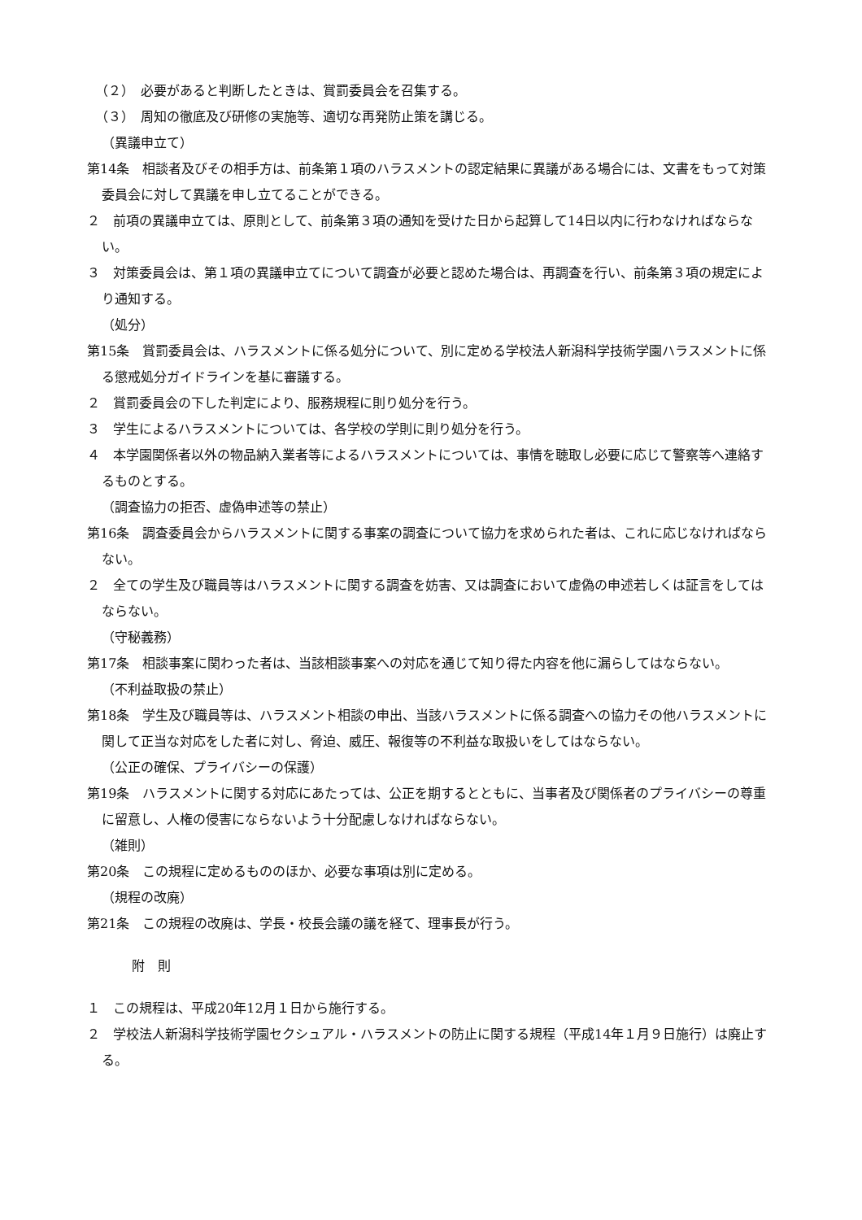（２）　必要があると判断したときは、賞罰委員会を召集する。
（３）　周知の徹底及び研修の実施等、適切な再発防止策を講じる。
（異議申立て）
第14条　相談者及びその相手方は、前条第１項のハラスメントの認定結果に異議がある場合には、文書をもって対策委員会に対して異議を申し立てることができる。
２　前項の異議申立ては、原則として、前条第３項の通知を受けた日から起算して14日以内に行わなければならない。
３　対策委員会は、第１項の異議申立てについて調査が必要と認めた場合は、再調査を行い、前条第３項の規定により通知する。
（処分）
第15条　賞罰委員会は、ハラスメントに係る処分について、別に定める学校法人新潟科学技術学園ハラスメントに係る懲戒処分ガイドラインを基に審議する。
２　賞罰委員会の下した判定により、服務規程に則り処分を行う。
３　学生によるハラスメントについては、各学校の学則に則り処分を行う。
４　本学園関係者以外の物品納入業者等によるハラスメントについては、事情を聴取し必要に応じて警察等へ連絡するものとする。
（調査協力の拒否、虚偽申述等の禁止）
第16条　調査委員会からハラスメントに関する事案の調査について協力を求められた者は、これに応じなければならない。
２　全ての学生及び職員等はハラスメントに関する調査を妨害、又は調査において虚偽の申述若しくは証言をしてはならない。
（守秘義務）
第17条　相談事案に関わった者は、当該相談事案への対応を通じて知り得た内容を他に漏らしてはならない。
（不利益取扱の禁止）
第18条　学生及び職員等は、ハラスメント相談の申出、当該ハラスメントに係る調査への協力その他ハラスメントに関して正当な対応をした者に対し、脅迫、威圧、報復等の不利益な取扱いをしてはならない。
（公正の確保、プライバシーの保護）
第19条　ハラスメントに関する対応にあたっては、公正を期するとともに、当事者及び関係者のプライバシーの尊重に留意し、人権の侵害にならないよう十分配慮しなければならない。
（雑則）
第20条　この規程に定めるもののほか、必要な事項は別に定める。
（規程の改廃）
第21条　この規程の改廃は、学長・校長会議の議を経て、理事長が行う。
附　則
１　この規程は、平成20年12月１日から施行する。
２　学校法人新潟科学技術学園セクシュアル・ハラスメントの防止に関する規程（平成14年１月９日施行）は廃止する。